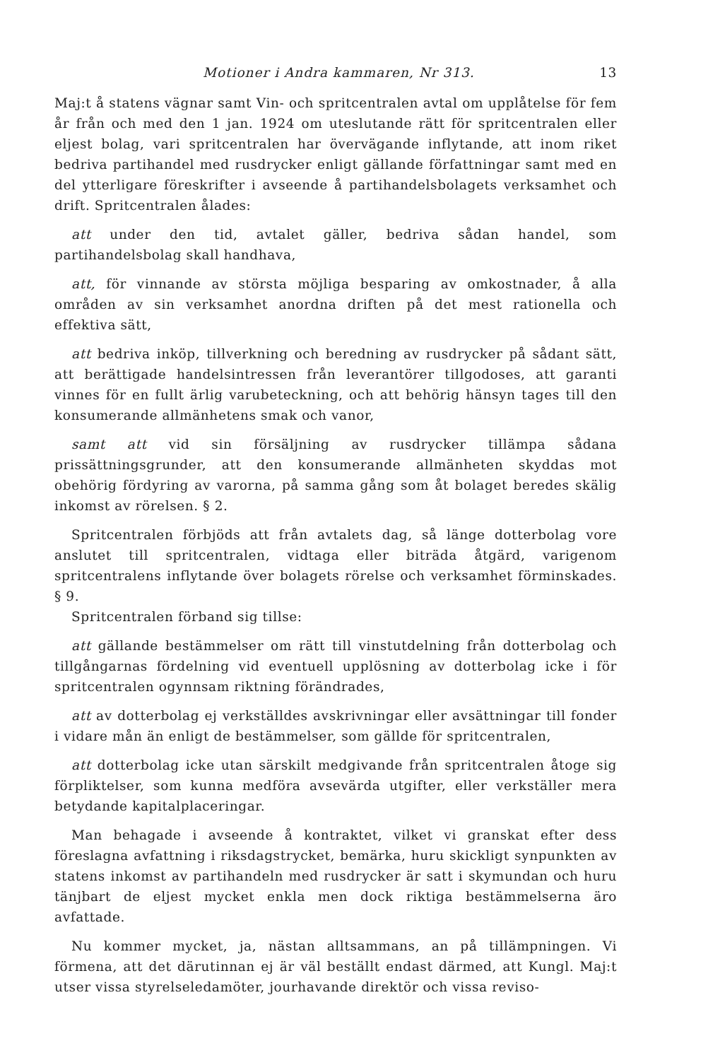Motioner i Andra kammaren, Nr 313. 13
Maj:t å statens vägnar samt Vin- och spritcentralen avtal om upplåtelse för fem år från och med den 1 jan. 1924 om uteslutande rätt för spritcentralen eller eljest bolag, vari spritcentralen har övervägande inflytande, att inom riket bedriva partihandel med rusdrycker enligt gällande författningar samt med en del ytterligare föreskrifter i avseende å partihandelsbolagets verksamhet och drift. Spritcentralen ålades:
att under den tid, avtalet gäller, bedriva sådan handel, som partihandelsbolag skall handhava,
att, för vinnande av största möjliga besparing av omkostnader, å alla områden av sin verksamhet anordna driften på det mest rationella och effektiva sätt,
att bedriva inköp, tillverkning och beredning av rusdrycker på sådant sätt, att berättigade handelsintressen från leverantörer tillgodoses, att garanti vinnes för en fullt ärlig varubeteckning, och att behörig hänsyn tages till den konsumerande allmänhetens smak och vanor,
samt att vid sin försäljning av rusdrycker tillämpa sådana prissättningsgrunder, att den konsumerande allmänheten skyddas mot obehörig fördyring av varorna, på samma gång som åt bolaget beredes skälig inkomst av rörelsen. § 2.
Spritcentralen förbjöds att från avtalets dag, så länge dotterbolag vore anslutet till spritcentralen, vidtaga eller biträda åtgärd, varigenom spritcentralens inflytande över bolagets rörelse och verksamhet förminskades. § 9.
Spritcentralen förband sig tillse:
att gällande bestämmelser om rätt till vinstutdelning från dotterbolag och tillgångarnas fördelning vid eventuell upplösning av dotterbolag icke i för spritcentralen ogynnsam riktning förändrades,
att av dotterbolag ej verkställdes avskrivningar eller avsättningar till fonder i vidare mån än enligt de bestämmelser, som gällde för spritcentralen,
att dotterbolag icke utan särskilt medgivande från spritcentralen åtoge sig förpliktelser, som kunna medföra avsevärda utgifter, eller verkställer mera betydande kapitalplaceringar.
Man behagade i avseende å kontraktet, vilket vi granskat efter dess föreslagna avfattning i riksdagstrycket, bemärka, huru skickligt synpunkten av statens inkomst av partihandeln med rusdrycker är satt i skymundan och huru tänjbart de eljest mycket enkla men dock riktiga bestämmelserna äro avfattade.
Nu kommer mycket, ja, nästan alltsammans, an på tillämpningen. Vi förmena, att det därutinnan ej är väl beställt endast därmed, att Kungl. Maj:t utser vissa styrelseledamöter, jourhavande direktör och vissa reviso-